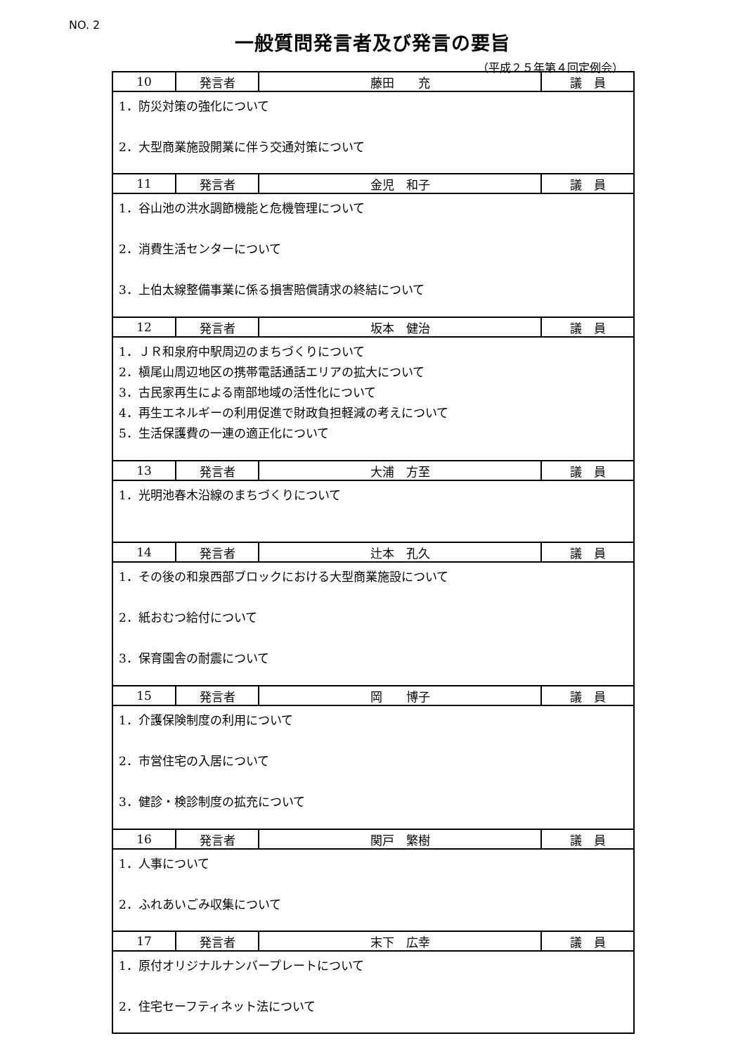NO. 2
一般質問発言者及び発言の要旨
（平成２５年第４回定例会）
| 10 | 発言者 | 藤田 充 | 議 員 |
| 1．防災対策の強化について 2．大型商業施設開業に伴う交通対策について | | | |
| 11 | 発言者 | 金児 和子 | 議 員 |
| 1．谷山池の洪水調節機能と危機管理について 2．消費生活センターについて 3．上伯太線整備事業に係る損害賠償請求の終結について | | | |
| 12 | 発言者 | 坂本 健治 | 議 員 |
| 1．ＪＲ和泉府中駅周辺のまちづくりについて 2．槇尾山周辺地区の携帯電話通話エリアの拡大について 3．古民家再生による南部地域の活性化について 4．再生エネルギーの利用促進で財政負担軽減の考えについて 5．生活保護費の一連の適正化について | | | |
| 13 | 発言者 | 大浦 方至 | 議 員 |
| 1．光明池春木沿線のまちづくりについて | | | |
| 14 | 発言者 | 辻本 孔久 | 議 員 |
| 1．その後の和泉西部ブロックにおける大型商業施設について 2．紙おむつ給付について 3．保育園舎の耐震について | | | |
| 15 | 発言者 | 岡 博子 | 議 員 |
| 1．介護保険制度の利用について 2．市営住宅の入居について 3．健診・検診制度の拡充について | | | |
| 16 | 発言者 | 関戸 繁樹 | 議 員 |
| 1．人事について 2．ふれあいごみ収集について | | | |
| 17 | 発言者 | 末下 広幸 | 議 員 |
| 1．原付オリジナルナンバープレートについて 2．住宅セーフティネット法について | | | |